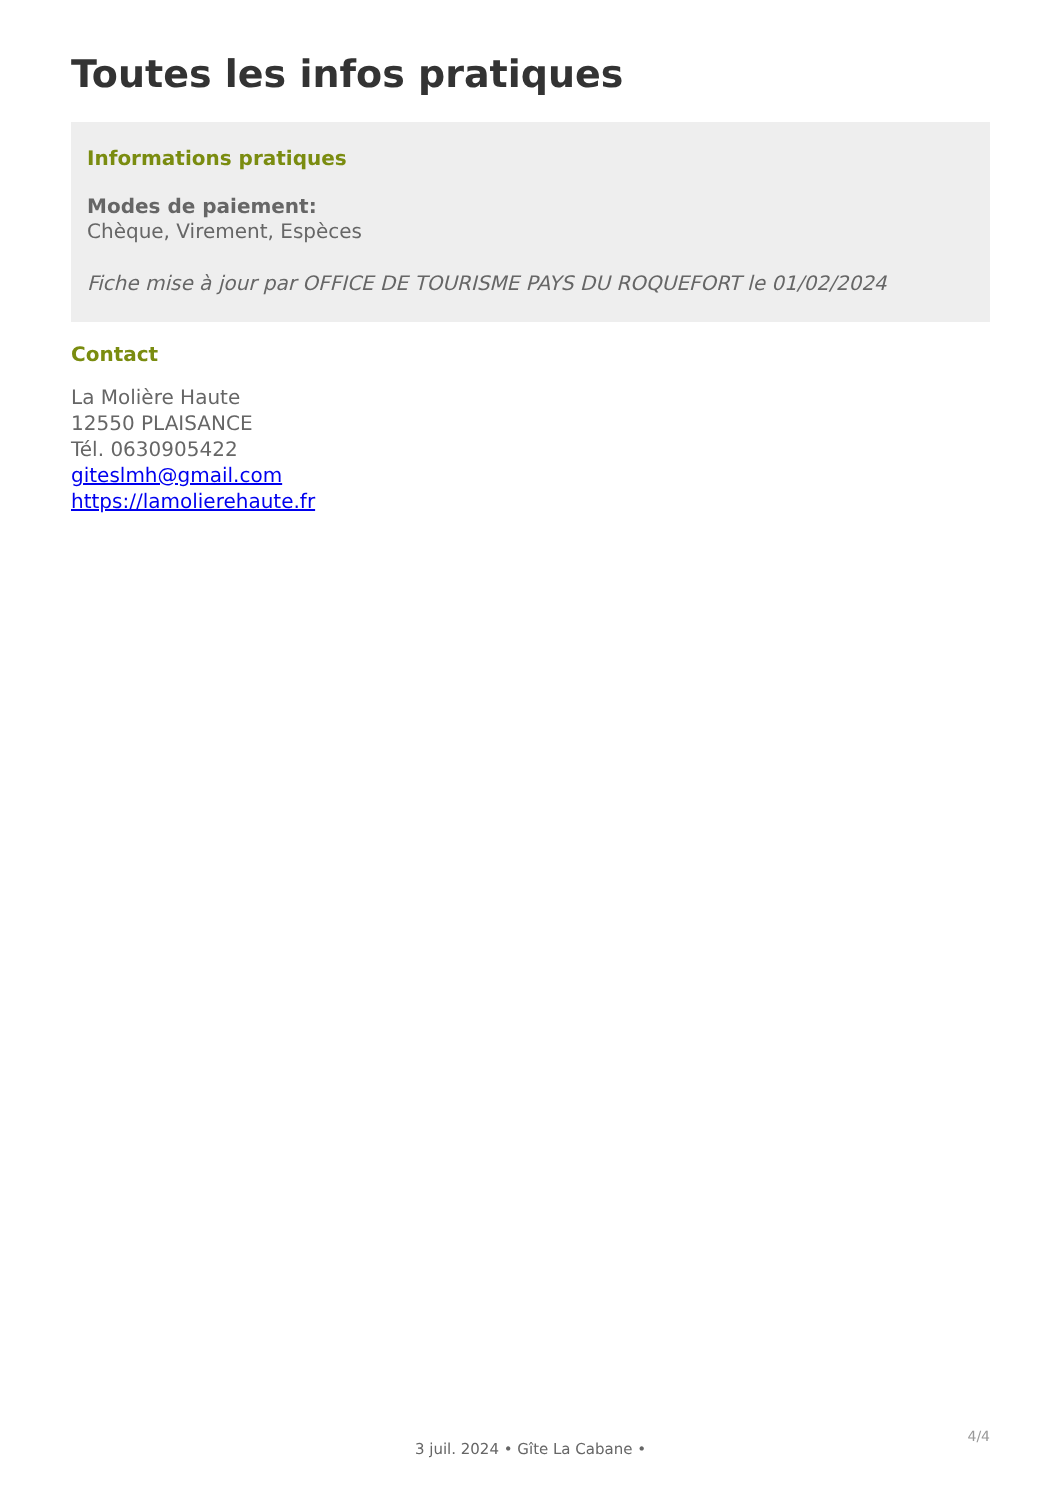Toutes les infos pratiques
Informations pratiques
Modes de paiement:
Chèque, Virement, Espèces
Fiche mise à jour par OFFICE DE TOURISME PAYS DU ROQUEFORT le 01/02/2024
Contact
La Molière Haute
12550 PLAISANCE
Tél. 0630905422
giteslmh@gmail.com
https://lamolierehaute.fr
4/4
3 juil. 2024 • Gîte La Cabane •